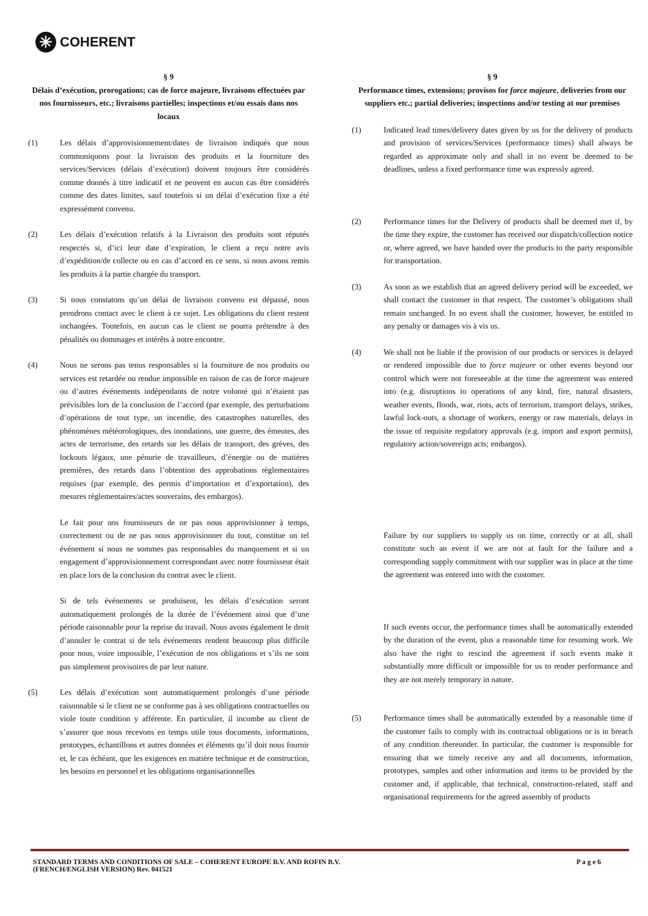✳ COHERENT
§ 9
Délais d’exécution, prorogations; cas de force majeure, livraisons effectuées par nos fournisseurs, etc.; livraisons partielles; inspections et/ou essais dans nos locaux
(1) Les délais d’approvisionnement/dates de livraison indiqués que nous communiquons pour la livraison des produits et la fourniture des services/Services (délais d’exécution) doivent toujours être considérés comme donnés à titre indicatif et ne peuvent en aucun cas être considérés comme des dates limites, sauf toutefois si un délai d’exécution fixe a été expressément convenu.
(2) Les délais d’exécution relatifs à la Livraison des produits sont réputés respectés si, d’ici leur date d’expiration, le client a reçu notre avis d’expédition/de collecte ou en cas d’accord en ce sens, si nous avons remis les produits à la partie chargée du transport.
(3) Si nous constatons qu’un délai de livraison convenu est dépassé, nous prendrons contact avec le client à ce sujet. Les obligations du client restent inchangées. Toutefois, en aucun cas le client ne pourra prétendre à des pénalités ou dommages et intérêts à notre encontre.
(4) Nous ne serons pas tenus responsables si la fourniture de nos produits ou services est retardée ou rendue impossible en raison de cas de force majeure ou d’autres événements indépendants de notre volonté qui n’étaient pas prévisibles lors de la conclusion de l’accord (par exemple, des perturbations d’opérations de tout type, un incendie, des catastrophes naturelles, des phénomènes météorologiques, des inondations, une guerre, des émeutes, des actes de terrorisme, des retards sur les délais de transport, des grèves, des lockouts légaux, une pénurie de travailleurs, d’énergie ou de matières premières, des retards dans l’obtention des approbations règlementaires requises (par exemple, des permis d’importation et d’exportation), des mesures règlementaires/actes souverains, des embargos).
Le fait pour nos fournisseurs de ne pas nous approvisionner à temps, correctement ou de ne pas nous approvisionner du tout, constitue un tel événement si nous ne sommes pas responsables du manquement et si un engagement d’approvisionnement correspondant avec notre fournisseur était en place lors de la conclusion du contrat avec le client.
Si de tels événements se produisent, les délais d’exécution seront automatiquement prolongés de la durée de l’événement ainsi que d’une période raisonnable pour la reprise du travail. Nous avons également le droit d’annuler le contrat si de tels événements rendent beaucoup plus difficile pour nous, voire impossible, l’exécution de nos obligations et s’ils ne sont pas simplement provisoires de par leur nature.
(5) Les délais d’exécution sont automatiquement prolongés d’une période raisonnable si le client ne se conforme pas à ses obligations contractuelles ou viole toute condition y afférente. En particulier, il incombe au client de s’assurer que nous recevons en temps utile tous documents, informations, prototypes, échantillons et autres données et éléments qu’il doit nous fournir et, le cas échéant, que les exigences en matière technique et de construction, les besoins en personnel et les obligations organisationnelles
§ 9
Performance times, extensions; provisos for force majeure, deliveries from our suppliers etc.; partial deliveries; inspections and/or testing at our premises
(1) Indicated lead times/delivery dates given by us for the delivery of products and provision of services/Services (performance times) shall always be regarded as approximate only and shall in no event be deemed to be deadlines, unless a fixed performance time was expressly agreed.
(2) Performance times for the Delivery of products shall be deemed met if, by the time they expire, the customer has received our dispatch/collection notice or, where agreed, we have handed over the products to the party responsible for transportation.
(3) As soon as we establish that an agreed delivery period will be exceeded, we shall contact the customer in that respect. The customer’s obligations shall remain unchanged. In no event shall the customer, however, be entitled to any penalty or damages vis à vis us.
(4) We shall not be liable if the provision of our products or services is delayed or rendered impossible due to force majeure or other events beyond our control which were not foreseeable at the time the agreement was entered into (e.g. disruptions to operations of any kind, fire, natural disasters, weather events, floods, war, riots, acts of terrorism, transport delays, strikes, lawful lock-outs, a shortage of workers, energy or raw materials, delays in the issue of requisite regulatory approvals (e.g. import and export permits), regulatory action/sovereign acts; embargos).
Failure by our suppliers to supply us on time, correctly or at all, shall constitute such an event if we are not at fault for the failure and a corresponding supply commitment with our supplier was in place at the time the agreement was entered into with the customer.
If such events occur, the performance times shall be automatically extended by the duration of the event, plus a reasonable time for resuming work. We also have the right to rescind the agreement if such events make it substantially more difficult or impossible for us to render performance and they are not merely temporary in nature.
(5) Performance times shall be automatically extended by a reasonable time if the customer fails to comply with its contractual obligations or is in breach of any condition thereunder. In particular, the customer is responsible for ensuring that we timely receive any and all documents, information, prototypes, samples and other information and items to be provided by the customer and, if applicable, that technical, construction-related, staff and organisational requirements for the agreed assembly of products
STANDARD TERMS AND CONDITIONS OF SALE – COHERENT EUROPE B.V. AND ROFIN B.V.
(FRENCH/ENGLISH VERSION) Rev. 041521 P a g e 6